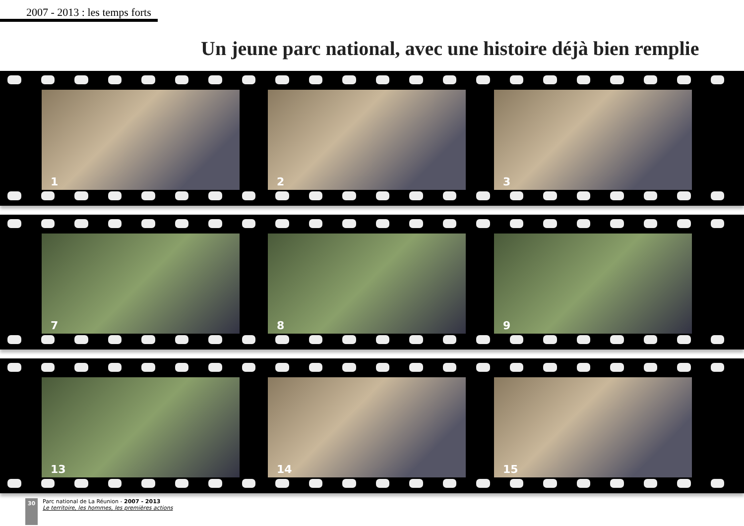2007 - 2013 : les temps forts
Un jeune parc national, avec une histoire déjà bien remplie
1
2
3
7
8
9
13
14
15
30
Parc national de La Réunion - 2007 - 2013
Le territoire, les hommes, les premières actions